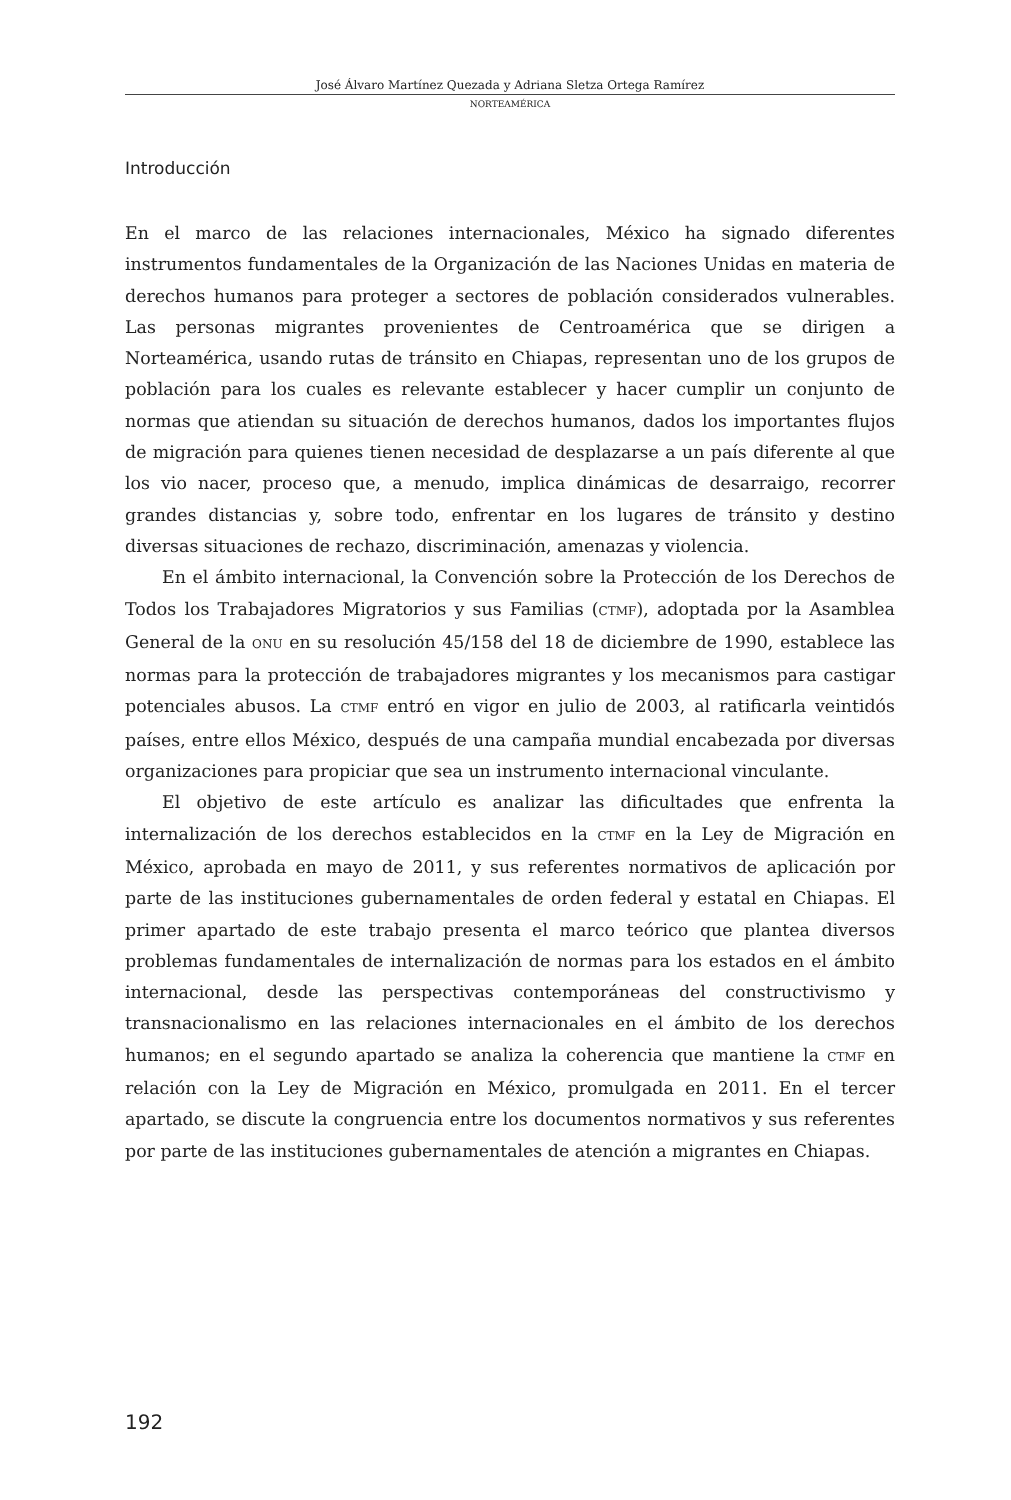José Álvaro Martínez Quezada y Adriana Sletza Ortega Ramírez
NORTEAMÉRICA
Introducción
En el marco de las relaciones internacionales, México ha signado diferentes instrumentos fundamentales de la Organización de las Naciones Unidas en materia de derechos humanos para proteger a sectores de población considerados vulnerables. Las personas migrantes provenientes de Centroamérica que se dirigen a Norteamérica, usando rutas de tránsito en Chiapas, representan uno de los grupos de población para los cuales es relevante establecer y hacer cumplir un conjunto de normas que atiendan su situación de derechos humanos, dados los importantes flujos de migración para quienes tienen necesidad de desplazarse a un país diferente al que los vio nacer, proceso que, a menudo, implica dinámicas de desarraigo, recorrer grandes distancias y, sobre todo, enfrentar en los lugares de tránsito y destino diversas situaciones de rechazo, discriminación, amenazas y violencia.
En el ámbito internacional, la Convención sobre la Protección de los Derechos de Todos los Trabajadores Migratorios y sus Familias (CTMF), adoptada por la Asamblea General de la ONU en su resolución 45/158 del 18 de diciembre de 1990, establece las normas para la protección de trabajadores migrantes y los mecanismos para castigar potenciales abusos. La CTMF entró en vigor en julio de 2003, al ratificarla veintidós países, entre ellos México, después de una campaña mundial encabezada por diversas organizaciones para propiciar que sea un instrumento internacional vinculante.
El objetivo de este artículo es analizar las dificultades que enfrenta la internalización de los derechos establecidos en la CTMF en la Ley de Migración en México, aprobada en mayo de 2011, y sus referentes normativos de aplicación por parte de las instituciones gubernamentales de orden federal y estatal en Chiapas. El primer apartado de este trabajo presenta el marco teórico que plantea diversos problemas fundamentales de internalización de normas para los estados en el ámbito internacional, desde las perspectivas contemporáneas del constructivismo y transnacionalismo en las relaciones internacionales en el ámbito de los derechos humanos; en el segundo apartado se analiza la coherencia que mantiene la CTMF en relación con la Ley de Migración en México, promulgada en 2011. En el tercer apartado, se discute la congruencia entre los documentos normativos y sus referentes por parte de las instituciones gubernamentales de atención a migrantes en Chiapas.
192